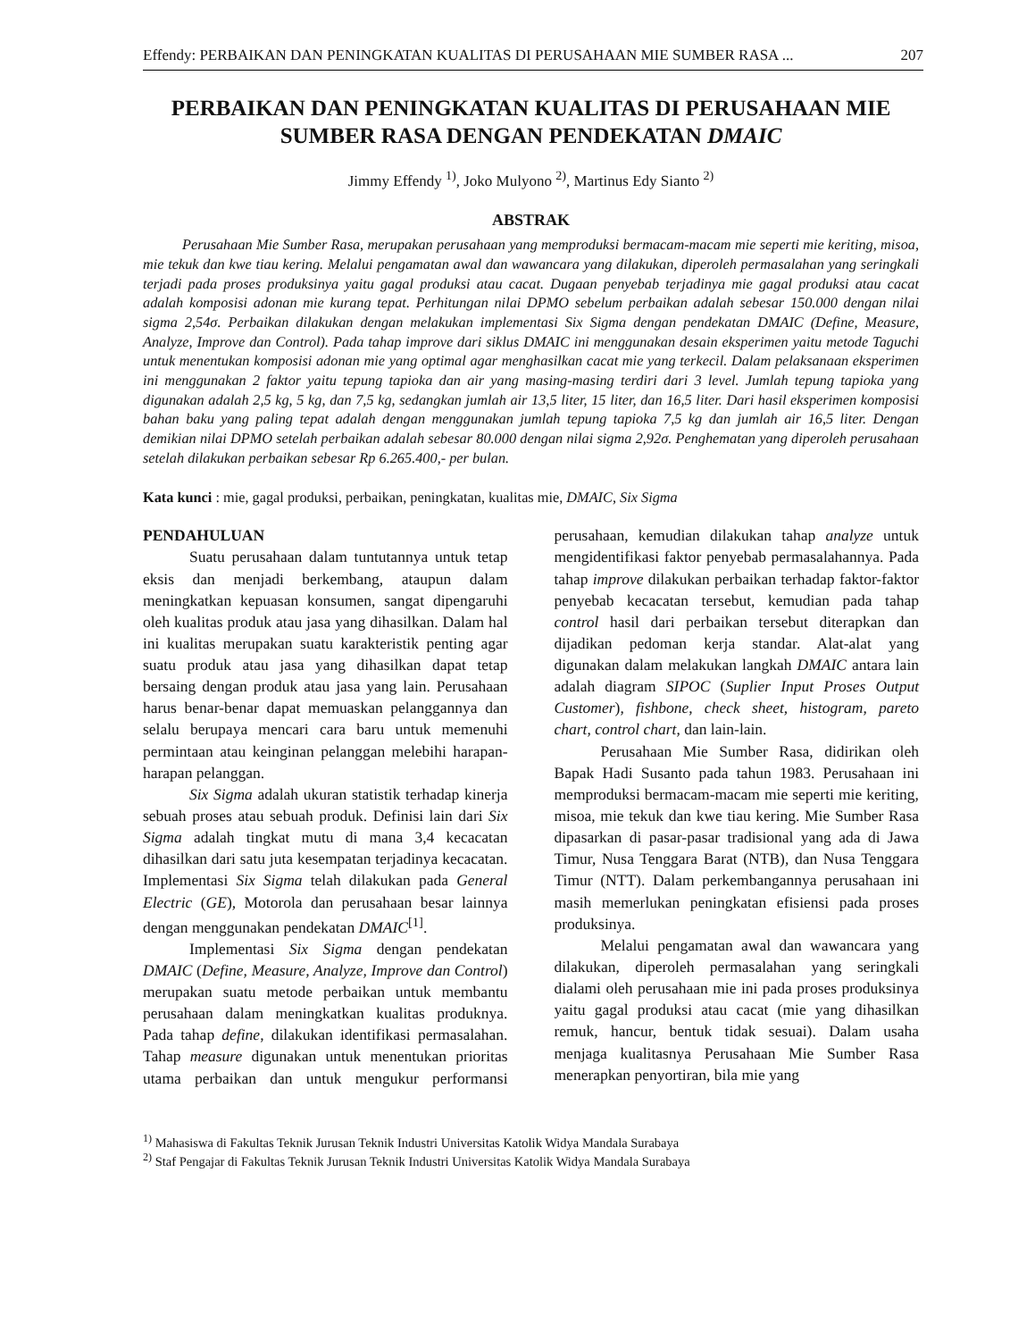Effendy: PERBAIKAN DAN PENINGKATAN KUALITAS DI PERUSAHAAN MIE SUMBER RASA ... 207
PERBAIKAN DAN PENINGKATAN KUALITAS DI PERUSAHAAN MIE SUMBER RASA DENGAN PENDEKATAN DMAIC
Jimmy Effendy <sup>1)</sup>, Joko Mulyono <sup>2)</sup>, Martinus Edy Sianto <sup>2)</sup>
ABSTRAK
Perusahaan Mie Sumber Rasa, merupakan perusahaan yang memproduksi bermacam-macam mie seperti mie keriting, misoa, mie tekuk dan kwe tiau kering. Melalui pengamatan awal dan wawancara yang dilakukan, diperoleh permasalahan yang seringkali terjadi pada proses produksinya yaitu gagal produksi atau cacat. Dugaan penyebab terjadinya mie gagal produksi atau cacat adalah komposisi adonan mie kurang tepat. Perhitungan nilai DPMO sebelum perbaikan adalah sebesar 150.000 dengan nilai sigma 2,54σ. Perbaikan dilakukan dengan melakukan implementasi Six Sigma dengan pendekatan DMAIC (Define, Measure, Analyze, Improve dan Control). Pada tahap improve dari siklus DMAIC ini menggunakan desain eksperimen yaitu metode Taguchi untuk menentukan komposisi adonan mie yang optimal agar menghasilkan cacat mie yang terkecil. Dalam pelaksanaan eksperimen ini menggunakan 2 faktor yaitu tepung tapioka dan air yang masing-masing terdiri dari 3 level. Jumlah tepung tapioka yang digunakan adalah 2,5 kg, 5 kg, dan 7,5 kg, sedangkan jumlah air 13,5 liter, 15 liter, dan 16,5 liter. Dari hasil eksperimen komposisi bahan baku yang paling tepat adalah dengan menggunakan jumlah tepung tapioka 7,5 kg dan jumlah air 16,5 liter. Dengan demikian nilai DPMO setelah perbaikan adalah sebesar 80.000 dengan nilai sigma 2,92σ. Penghematan yang diperoleh perusahaan setelah dilakukan perbaikan sebesar Rp 6.265.400,- per bulan.
Kata kunci : mie, gagal produksi, perbaikan, peningkatan, kualitas mie, DMAIC, Six Sigma
PENDAHULUAN
Suatu perusahaan dalam tuntutannya untuk tetap eksis dan menjadi berkembang, ataupun dalam meningkatkan kepuasan konsumen, sangat dipengaruhi oleh kualitas produk atau jasa yang dihasilkan. Dalam hal ini kualitas merupakan suatu karakteristik penting agar suatu produk atau jasa yang dihasilkan dapat tetap bersaing dengan produk atau jasa yang lain. Perusahaan harus benar-benar dapat memuaskan pelanggannya dan selalu berupaya mencari cara baru untuk memenuhi permintaan atau keinginan pelanggan melebihi harapan-harapan pelanggan.
Six Sigma adalah ukuran statistik terhadap kinerja sebuah proses atau sebuah produk. Definisi lain dari Six Sigma adalah tingkat mutu di mana 3,4 kecacatan dihasilkan dari satu juta kesempatan terjadinya kecacatan. Implementasi Six Sigma telah dilakukan pada General Electric (GE), Motorola dan perusahaan besar lainnya dengan menggunakan pendekatan DMAIC<sup>[1]</sup>.
Implementasi Six Sigma dengan pendekatan DMAIC (Define, Measure, Analyze, Improve dan Control) merupakan suatu metode perbaikan untuk membantu perusahaan dalam meningkatkan kualitas produknya. Pada tahap define, dilakukan identifikasi permasalahan. Tahap measure digunakan untuk menentukan prioritas utama perbaikan dan untuk mengukur performansi perusahaan, kemudian dilakukan tahap analyze untuk mengidentifikasi faktor penyebab permasalahannya. Pada tahap improve dilakukan perbaikan terhadap faktor-faktor penyebab kecacatan tersebut, kemudian pada tahap control hasil dari perbaikan tersebut diterapkan dan dijadikan pedoman kerja standar. Alat-alat yang digunakan dalam melakukan langkah DMAIC antara lain adalah diagram SIPOC (Suplier Input Proses Output Customer), fishbone, check sheet, histogram, pareto chart, control chart, dan lain-lain.
Perusahaan Mie Sumber Rasa, didirikan oleh Bapak Hadi Susanto pada tahun 1983. Perusahaan ini memproduksi bermacam-macam mie seperti mie keriting, misoa, mie tekuk dan kwe tiau kering. Mie Sumber Rasa dipasarkan di pasar-pasar tradisional yang ada di Jawa Timur, Nusa Tenggara Barat (NTB), dan Nusa Tenggara Timur (NTT). Dalam perkembangannya perusahaan ini masih memerlukan peningkatan efisiensi pada proses produksinya.
Melalui pengamatan awal dan wawancara yang dilakukan, diperoleh permasalahan yang seringkali dialami oleh perusahaan mie ini pada proses produksinya yaitu gagal produksi atau cacat (mie yang dihasilkan remuk, hancur, bentuk tidak sesuai). Dalam usaha menjaga kualitasnya Perusahaan Mie Sumber Rasa menerapkan penyortiran, bila mie yang
<sup>1)</sup> Mahasiswa di Fakultas Teknik Jurusan Teknik Industri Universitas Katolik Widya Mandala Surabaya
<sup>2)</sup> Staf Pengajar di Fakultas Teknik Jurusan Teknik Industri Universitas Katolik Widya Mandala Surabaya